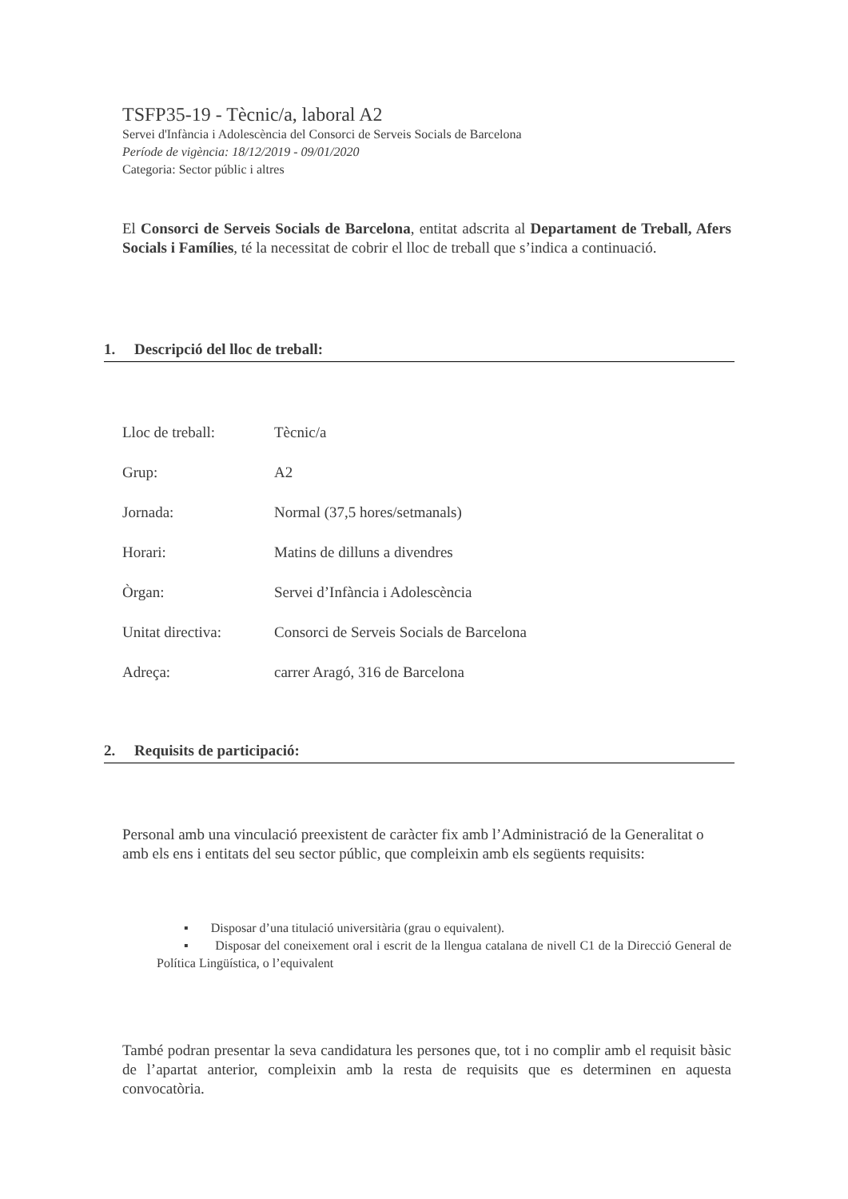TSFP35-19 - Tècnic/a, laboral A2
Servei d'Infància i Adolescència del Consorci de Serveis Socials de Barcelona
Període de vigència: 18/12/2019 - 09/01/2020
Categoria: Sector públic i altres
El Consorci de Serveis Socials de Barcelona, entitat adscrita al Departament de Treball, Afers Socials i Famílies, té la necessitat de cobrir el lloc de treball que s’indica a continuació.
1. Descripció del lloc de treball:
Lloc de treball: Tècnic/a
Grup: A2
Jornada: Normal (37,5 hores/setmanals)
Horari: Matins de dilluns a divendres
Òrgan: Servei d’Infància i Adolescència
Unitat directiva: Consorci de Serveis Socials de Barcelona
Adreça: carrer Aragó, 316 de Barcelona
2. Requisits de participació:
Personal amb una vinculació preexistent de caràcter fix amb l’Administració de la Generalitat o amb els ens i entitats del seu sector públic, que compleixin amb els següents requisits:
▪ Disposar d’una titulació universitària (grau o equivalent).
▪ Disposar del coneixement oral i escrit de la llengua catalana de nivell C1 de la Direcció General de Política Lingüística, o l’equivalent
També podran presentar la seva candidatura les persones que, tot i no complir amb el requisit bàsic de l’apartat anterior, compleixin amb la resta de requisits que es determinen en aquesta convocatòria.